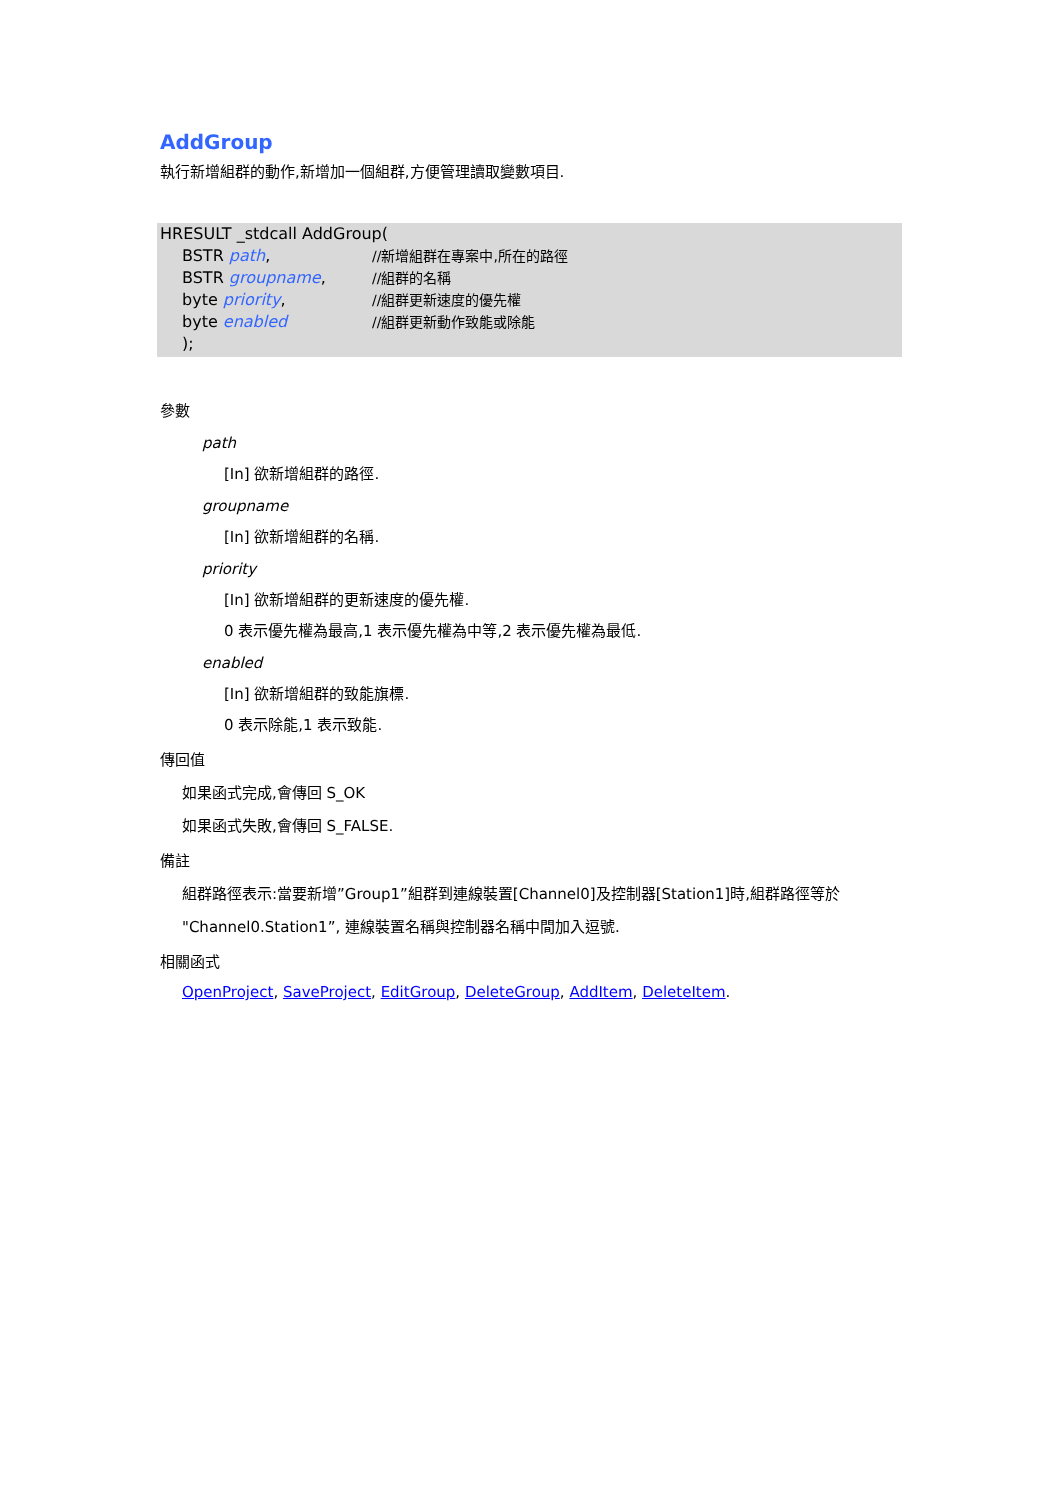AddGroup
執行新增組群的動作,新增加一個組群,方便管理讀取變數項目.
HRESULT _stdcall AddGroup(
BSTR path, //新增組群在專案中,所在的路徑
BSTR groupname, //組群的名稱
byte priority, //組群更新速度的優先權
byte enabled //組群更新動作致能或除能
);
參數
path
[In] 欲新增組群的路徑.
groupname
[In] 欲新增組群的名稱.
priority
[In] 欲新增組群的更新速度的優先權.
0 表示優先權為最高,1 表示優先權為中等,2 表示優先權為最低.
enabled
[In] 欲新增組群的致能旗標.
0 表示除能,1 表示致能.
傳回值
如果函式完成,會傳回 S_OK
如果函式失敗,會傳回 S_FALSE.
備註
組群路徑表示:當要新增”Group1”組群到連線裝置[Channel0]及控制器[Station1]時,組群路徑等於
"Channel0.Station1”, 連線裝置名稱與控制器名稱中間加入逗號.
相關函式
OpenProject, SaveProject, EditGroup, DeleteGroup, AddItem, DeleteItem.